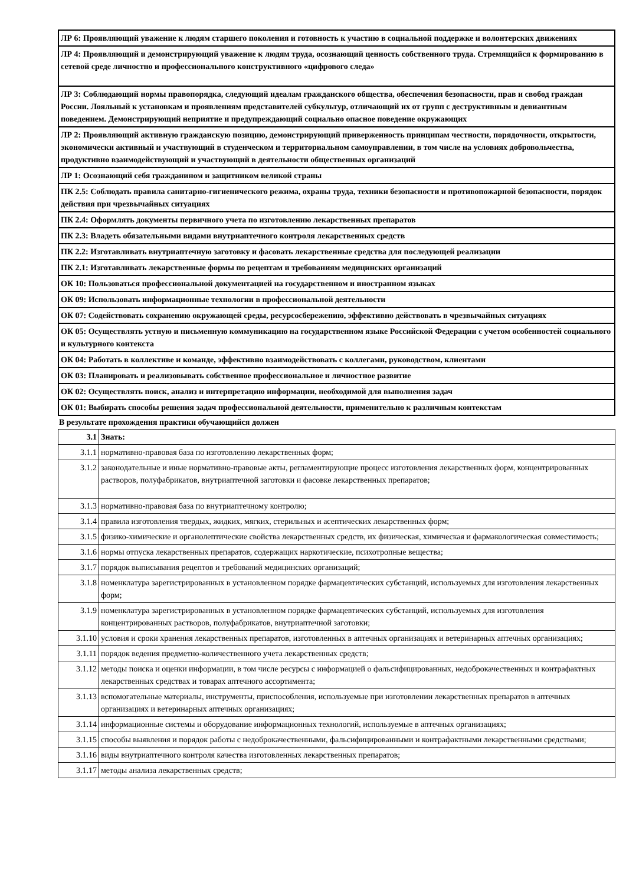| ЛР 6: Проявляющий уважение к людям старшего поколения и готовность к участию в социальной поддержке и волонтерских движениях |
| ЛР 4: Проявляющий и демонстрирующий уважение к людям труда, осознающий ценность собственного труда. Стремящийся к формированию в сетевой среде личностно и профессионального конструктивного «цифрового следа» |
| ЛР 3: Соблюдающий нормы правопорядка, следующий идеалам гражданского общества, обеспечения безопасности, прав и свобод граждан России. Лояльный к установкам и проявлениям представителей субкультур, отличающий их от групп с деструктивным и девиантным поведением. Демонстрирующий неприятие и предупреждающий социально опасное поведение окружающих |
| ЛР 2: Проявляющий активную гражданскую позицию, демонстрирующий приверженность принципам честности, порядочности, открытости, экономически активный и участвующий в студенческом и территориальном самоуправлении, в том числе на условиях добровольчества, продуктивно взаимодействующий и участвующий в деятельности общественных организаций |
| ЛР 1: Осознающий себя гражданином и защитником великой страны |
| ПК 2.5: Соблюдать правила санитарно-гигиенического режима, охраны труда, техники безопасности и противопожарной безопасности, порядок действия при чрезвычайных ситуациях |
| ПК 2.4: Оформлять документы первичного учета по изготовлению лекарственных препаратов |
| ПК 2.3: Владеть обязательными видами внутриаптечного контроля лекарственных средств |
| ПК 2.2: Изготавливать внутриаптечную заготовку и фасовать лекарственные средства для последующей реализации |
| ПК 2.1: Изготавливать лекарственные формы по рецептам и требованиям медицинских организаций |
| ОК 10: Пользоваться профессиональной документацией на государственном и иностранном языках |
| ОК 09: Использовать информационные технологии в профессиональной деятельности |
| ОК 07: Содействовать сохранению окружающей среды, ресурсосбережению, эффективно действовать в чрезвычайных ситуациях |
| ОК 05: Осуществлять устную и письменную коммуникацию на государственном языке Российской Федерации с учетом особенностей социального и культурного контекста |
| ОК 04: Работать в коллективе и команде, эффективно взаимодействовать с коллегами, руководством, клиентами |
| ОК 03: Планировать и реализовывать собственное профессиональное и личностное развитие |
| ОК 02: Осуществлять поиск, анализ и интерпретацию информации, необходимой для выполнения задач |
| ОК 01: Выбирать способы решения задач профессиональной деятельности, применительно к различным контекстам |
В результате прохождения практики обучающийся должен
| 3.1 | Знать: |
| --- | --- |
| 3.1.1 | нормативно-правовая база по изготовлению лекарственных форм; |
| 3.1.2 | законодательные и иные нормативно-правовые акты, регламентирующие процесс изготовления лекарственных форм, концентрированных растворов, полуфабрикатов, внутриаптечной заготовки и фасовке лекарственных препаратов; |
| 3.1.3 | нормативно-правовая база по внутриаптечному контролю; |
| 3.1.4 | правила изготовления твердых, жидких, мягких, стерильных и асептических лекарственных форм; |
| 3.1.5 | физико-химические и органолептические свойства лекарственных средств, их физическая, химическая и фармакологическая совместимость; |
| 3.1.6 | нормы отпуска лекарственных препаратов, содержащих наркотические, психотропные вещества; |
| 3.1.7 | порядок выписывания рецептов и требований медицинских организаций; |
| 3.1.8 | номенклатура зарегистрированных в установленном порядке фармацевтических субстанций, используемых для изготовления лекарственных форм; |
| 3.1.9 | номенклатура зарегистрированных в установленном порядке фармацевтических субстанций, используемых для изготовления концентрированных растворов, полуфабрикатов, внутриаптечной заготовки; |
| 3.1.10 | условия и сроки хранения лекарственных препаратов, изготовленных в аптечных организациях и ветеринарных аптечных организациях; |
| 3.1.11 | порядок ведения предметно-количественного учета лекарственных средств; |
| 3.1.12 | методы поиска и оценки информации, в том числе ресурсы с информацией о фальсифицированных, недоброкачественных и контрафактных лекарственных средствах и товарах аптечного ассортимента; |
| 3.1.13 | вспомогательные материалы, инструменты, приспособления, используемые при изготовлении лекарственных препаратов в аптечных организациях и ветеринарных аптечных организациях; |
| 3.1.14 | информационные системы и оборудование информационных технологий, используемые в аптечных организациях; |
| 3.1.15 | способы выявления и порядок работы с недоброкачественными, фальсифицированными и контрафактными лекарственными средствами; |
| 3.1.16 | виды внутриаптечного контроля качества изготовленных лекарственных препаратов; |
| 3.1.17 | методы анализа лекарственных средств; |